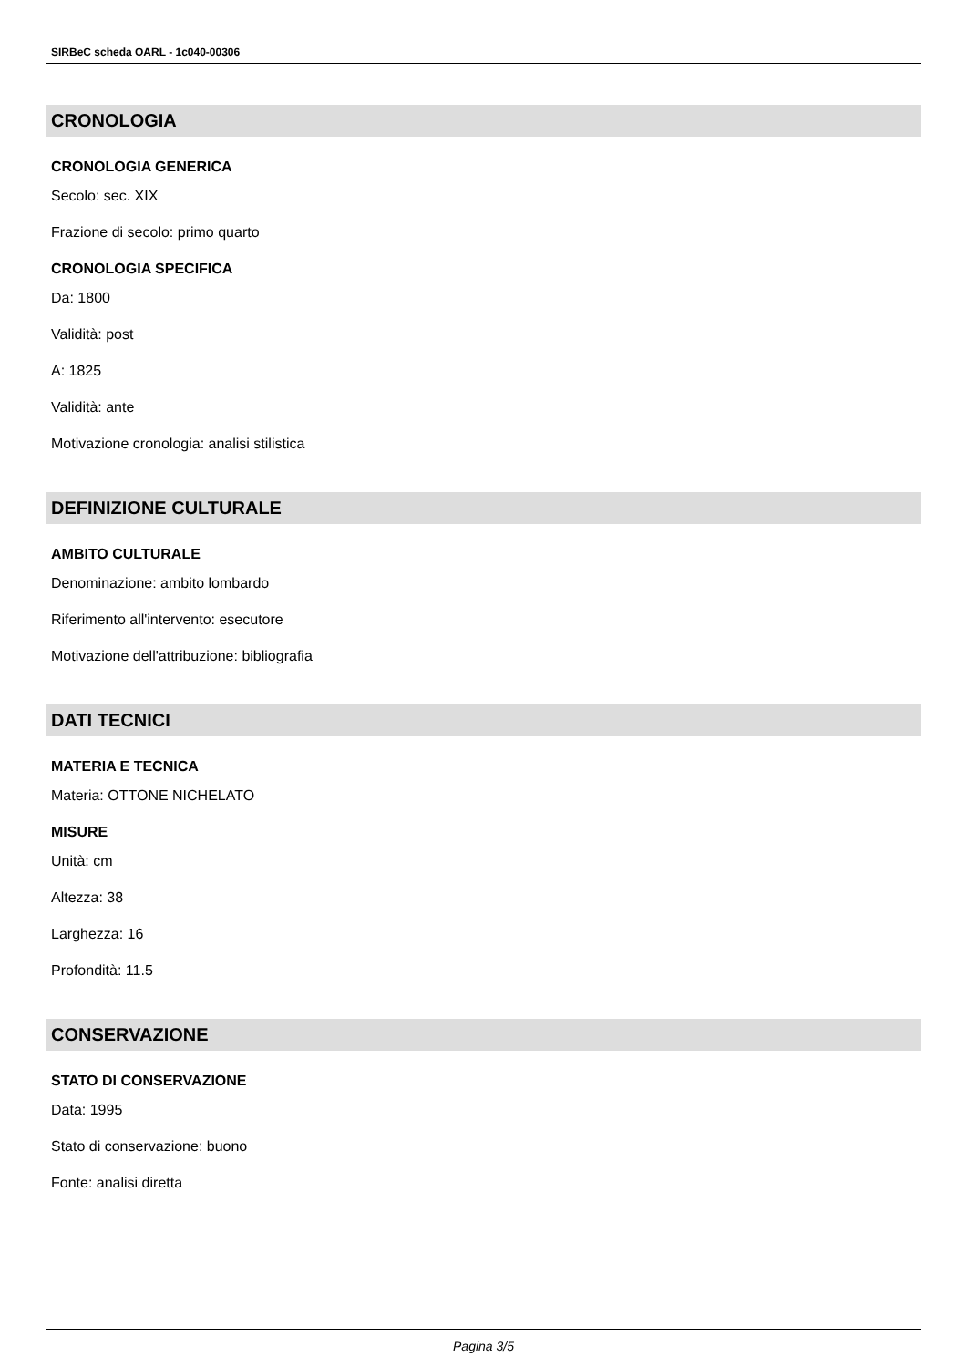SIRBeC scheda OARL - 1c040-00306
CRONOLOGIA
CRONOLOGIA GENERICA
Secolo: sec. XIX
Frazione di secolo: primo quarto
CRONOLOGIA SPECIFICA
Da: 1800
Validità: post
A: 1825
Validità: ante
Motivazione cronologia: analisi stilistica
DEFINIZIONE CULTURALE
AMBITO CULTURALE
Denominazione: ambito lombardo
Riferimento all'intervento: esecutore
Motivazione dell'attribuzione: bibliografia
DATI TECNICI
MATERIA E TECNICA
Materia: OTTONE NICHELATO
MISURE
Unità: cm
Altezza: 38
Larghezza: 16
Profondità: 11.5
CONSERVAZIONE
STATO DI CONSERVAZIONE
Data: 1995
Stato di conservazione: buono
Fonte: analisi diretta
Pagina 3/5